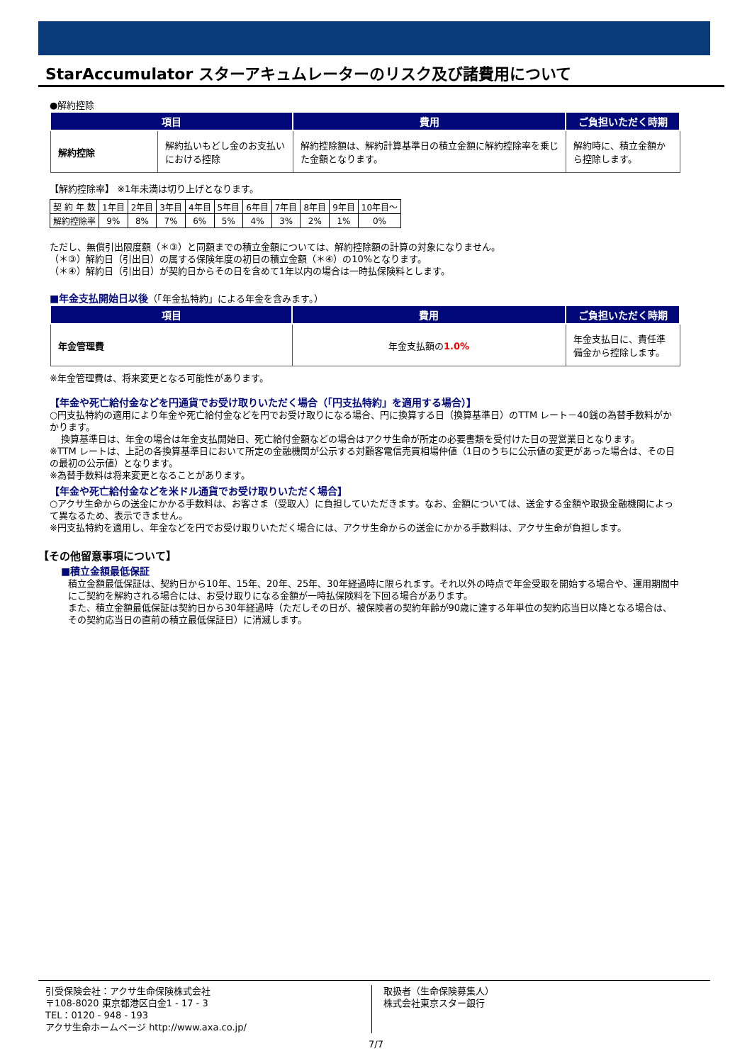StarAccumulator スターアキュムレーターのリスク及び諸費用について
●解約控除
| 項目 | | 費用 | ご負担いただく時期 |
| --- | --- | --- | --- |
| 解約控除 | 解約払いもどし金のお支払いにおける控除 | 解約控除額は、解約計算基準日の積立金額に解約控除率を乗じた金額となります。 | 解約時に、積立金額から控除します。 |
【解約控除率】 ※1年未満は切り上げとなります。
| 契 約 年 数 | 1年目 | 2年目 | 3年目 | 4年目 | 5年目 | 6年目 | 7年目 | 8年目 | 9年目 | 10年目～ |
| 解約控除率 | 9% | 8% | 7% | 6% | 5% | 4% | 3% | 2% | 1% | 0% |
ただし、無償引出限度額（＊③）と同額までの積立金額については、解約控除額の計算の対象になりません。
（＊③）解約日（引出日）の属する保険年度の初日の積立金額（＊④）の10%となります。
（＊④）解約日（引出日）が契約日からその日を含めて1年以内の場合は一時払保険料とします。
■年金支払開始日以後（「年金払特約」による年金を含みます。）
| 項目 | 費用 | ご負担いただく時期 |
| --- | --- | --- |
| 年金管理費 | 年金支払額の 1.0% | 年金支払日に、責任準備金から控除します。 |
※年金管理費は、将来変更となる可能性があります。
【年金や死亡給付金などを円通貨でお受け取りいただく場合（「円支払特約」を適用する場合）】
○円支払特約の適用により年金や死亡給付金などを円でお受け取りになる場合、円に換算する日（換算基準日）のTTM レート－40銭の為替手数料がかかります。
換算基準日は、年金の場合は年金支払開始日、死亡給付金額などの場合はアクサ生命が所定の必要書類を受付けた日の翌営業日となります。
※TTM レートは、上記の各換算基準日において所定の金融機関が公示する対顧客電信売買相場仲値（1日のうちに公示値の変更があった場合は、その日の最初の公示値）となります。
※為替手数料は将来変更となることがあります。
【年金や死亡給付金などを米ドル通貨でお受け取りいただく場合】
○アクサ生命からの送金にかかる手数料は、お客さま（受取人）に負担していただきます。なお、金額については、送金する金額や取扱金融機関によって異なるため、表示できません。
※円支払特約を適用し、年金などを円でお受け取りいただく場合には、アクサ生命からの送金にかかる手数料は、アクサ生命が負担します。
【その他留意事項について】
■積立金額最低保証
積立金額最低保証は、契約日から10年、15年、20年、25年、30年経過時に限られます。それ以外の時点で年金受取を開始する場合や、運用期間中にご契約を解約される場合には、お受け取りになる金額が一時払保険料を下回る場合があります。
また、積立金額最低保証は契約日から30年経過時（ただしその日が、被保険者の契約年齢が90歳に達する年単位の契約応当日以降となる場合は、その契約応当日の直前の積立最低保証日）に消滅します。
引受保険会社：アクサ生命保険株式会社
〒108-8020 東京都港区白金1 - 17 - 3
TEL：0120 - 948 - 193
アクサ生命ホームページ http://www.axa.co.jp/
取扱者（生命保険募集人）
株式会社東京スター銀行
7/7